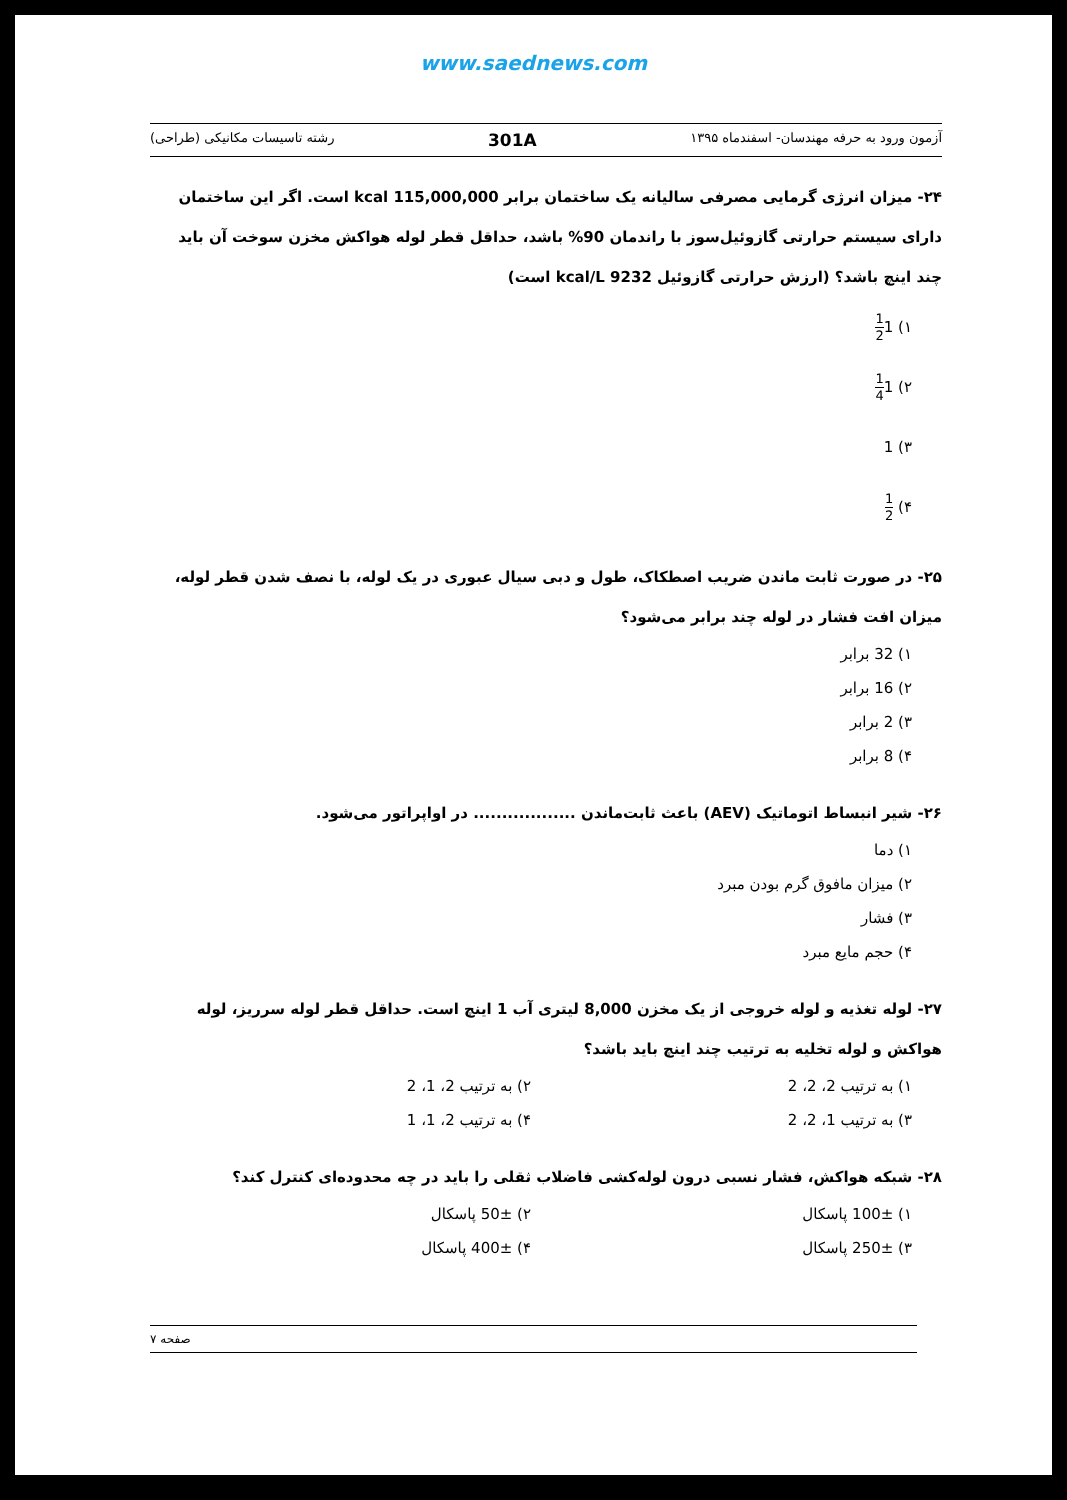www.saednews.com
آزمون ورود به حرفه مهندسان- اسفندماه ۱۳۹۵ 301A رشته تاسیسات مکانیکی (طراحی)
۲۴- میزان انرژی گرمایی مصرفی سالیانه یک ساختمان برابر 115,000,000 kcal است. اگر این ساختمان دارای سیستم حرارتی گازوئیل‌سوز با راندمان 90% باشد، حداقل قطر لوله هواکش مخزن سوخت آن باید چند اینچ باشد؟ (ارزش حرارتی گازوئیل 9232 kcal/L است)
۱) 11 2
۲) 11 4
۳) 1
۴) 1 2
۲۵- در صورت ثابت ماندن ضریب اصطکاک، طول و دبی سیال عبوری در یک لوله، با نصف شدن قطر لوله، میزان افت فشار در لوله چند برابر می‌شود؟
۱) 32 برابر
۲) 16 برابر
۳) 2 برابر
۴) 8 برابر
۲۶- شیر انبساط اتوماتیک (AEV) باعث ثابت‌ماندن .................. در اواپراتور می‌شود.
۱) دما
۲) میزان مافوق گرم بودن مبرد
۳) فشار
۴) حجم مایع مبرد
۲۷- لوله تغذیه و لوله خروجی از یک مخزن 8,000 لیتری آب 1 اینچ است. حداقل قطر لوله سرریز، لوله هواکش و لوله تخلیه به ترتیب چند اینچ باید باشد؟
۱) به ترتیب 2، 2، 2 ۲) به ترتیب 2، 1، 2
۳) به ترتیب 1، 2، 2 ۴) به ترتیب 2، 1، 1
۲۸- شبکه هواکش، فشار نسبی درون لوله‌کشی فاضلاب ثقلی را باید در چه محدوده‌ای کنترل کند؟
۱) 100± پاسکال ۲) 50± پاسکال
۳) 250± پاسکال ۴) 400± پاسکال
صفحه ۷